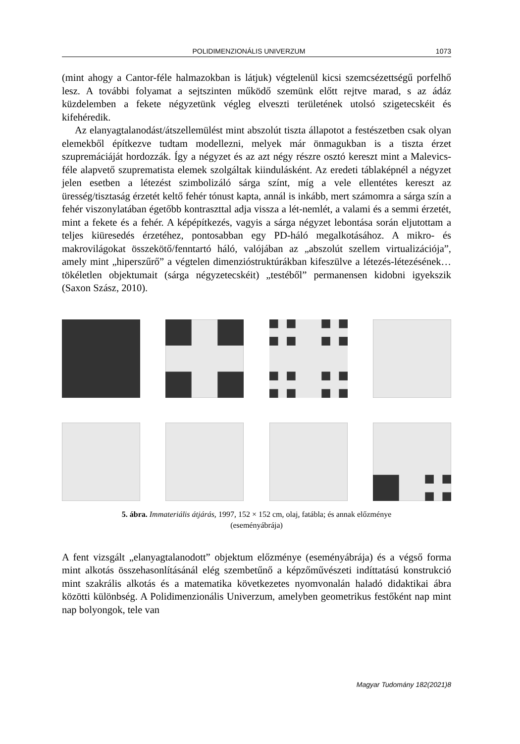POLIDIMENZIONÁLIS UNIVERZUM 1073
(mint ahogy a Cantor-féle halmazokban is látjuk) végtelenül kicsi szemcsézett­ségű porfelhő lesz. A további folyamat a sejtszinten működő szemünk előtt rejtve marad, s az ádáz küzdelemben a fekete négyzetünk végleg elveszti területének utolsó szigetecskéit és kifehéredik.
Az elanyagtalanodást/átszellemülést mint abszolút tiszta állapotot a festészet­ben csak olyan elemekből építkezve tudtam modellezni, melyek már önmaguk­ban is a tiszta érzet szupremáciáját hordozzák. Így a négyzet és az azt négy részre osztó kereszt mint a Malevics-féle alapvető szuprematista elemek szolgáltak kiin­dulásként. Az eredeti táblaképnél a négyzet jelen esetben a létezést szimbolizáló sárga színt, míg a vele ellentétes kereszt az üresség/tisztaság érzetét keltő fehér tónust kapta, annál is inkább, mert számomra a sárga szín a fehér viszonylatában égetőbb kontraszttal adja vissza a lét-nemlét, a valami és a semmi érzetét, mint a fekete és a fehér. A képépítkezés, vagyis a sárga négyzet lebontása során elju­tottam a teljes kiüresedés érzetéhez, pontosabban egy PD-háló megalkotásához. A mikro- és makrovilágokat összekötő/fenntartó háló, valójában az „abszolút szellem virtualizációja”, amely mint „hiperszűrő” a végtelen dimenzióstruktú­rákban kifeszülve a létezés-létezésének… tökéletlen objektumait (sárga négyze­tecskéit) „testéből” permanensen kidobni igyekszik (Saxon Szász, 2010).
5. ábra. Immateriális átjárás, 1997, 152 × 152 cm, olaj, fatábla; és annak előzménye
(eseményábrája)
A fent vizsgált „elanyagtalanodott” objektum előzménye (eseményábrája) és a végső forma mint alkotás összehasonlításánál elég szembetűnő a képzőművésze­ti indíttatású konstrukció mint szakrális alkotás és a matematika következetes nyomvonalán haladó didaktikai ábra közötti különbség. A Polidimenzionális Univerzum, amelyben geometrikus festőként nap mint nap bolyongok, tele van
Magyar Tudomány 182(2021)8